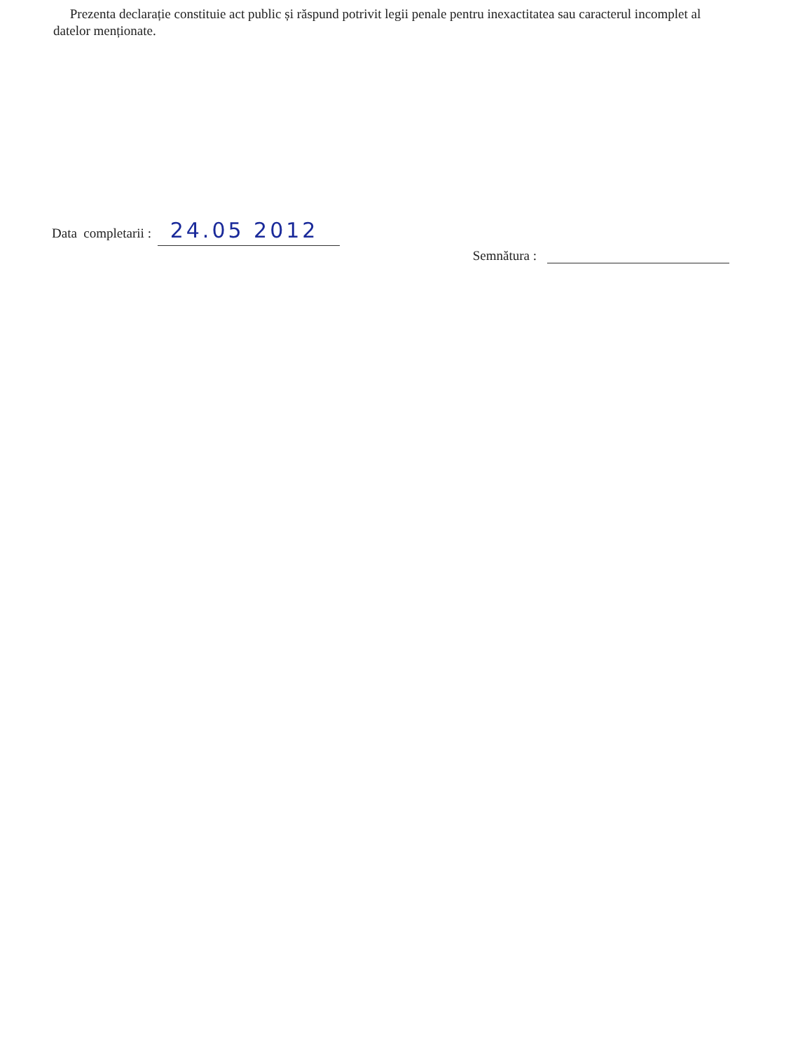Prezenta declarație constituie act public și răspund potrivit legii penale pentru inexactitatea sau caracterul incomplet al datelor menționate.
Data completarii : 24.05 2012
Semnătura :